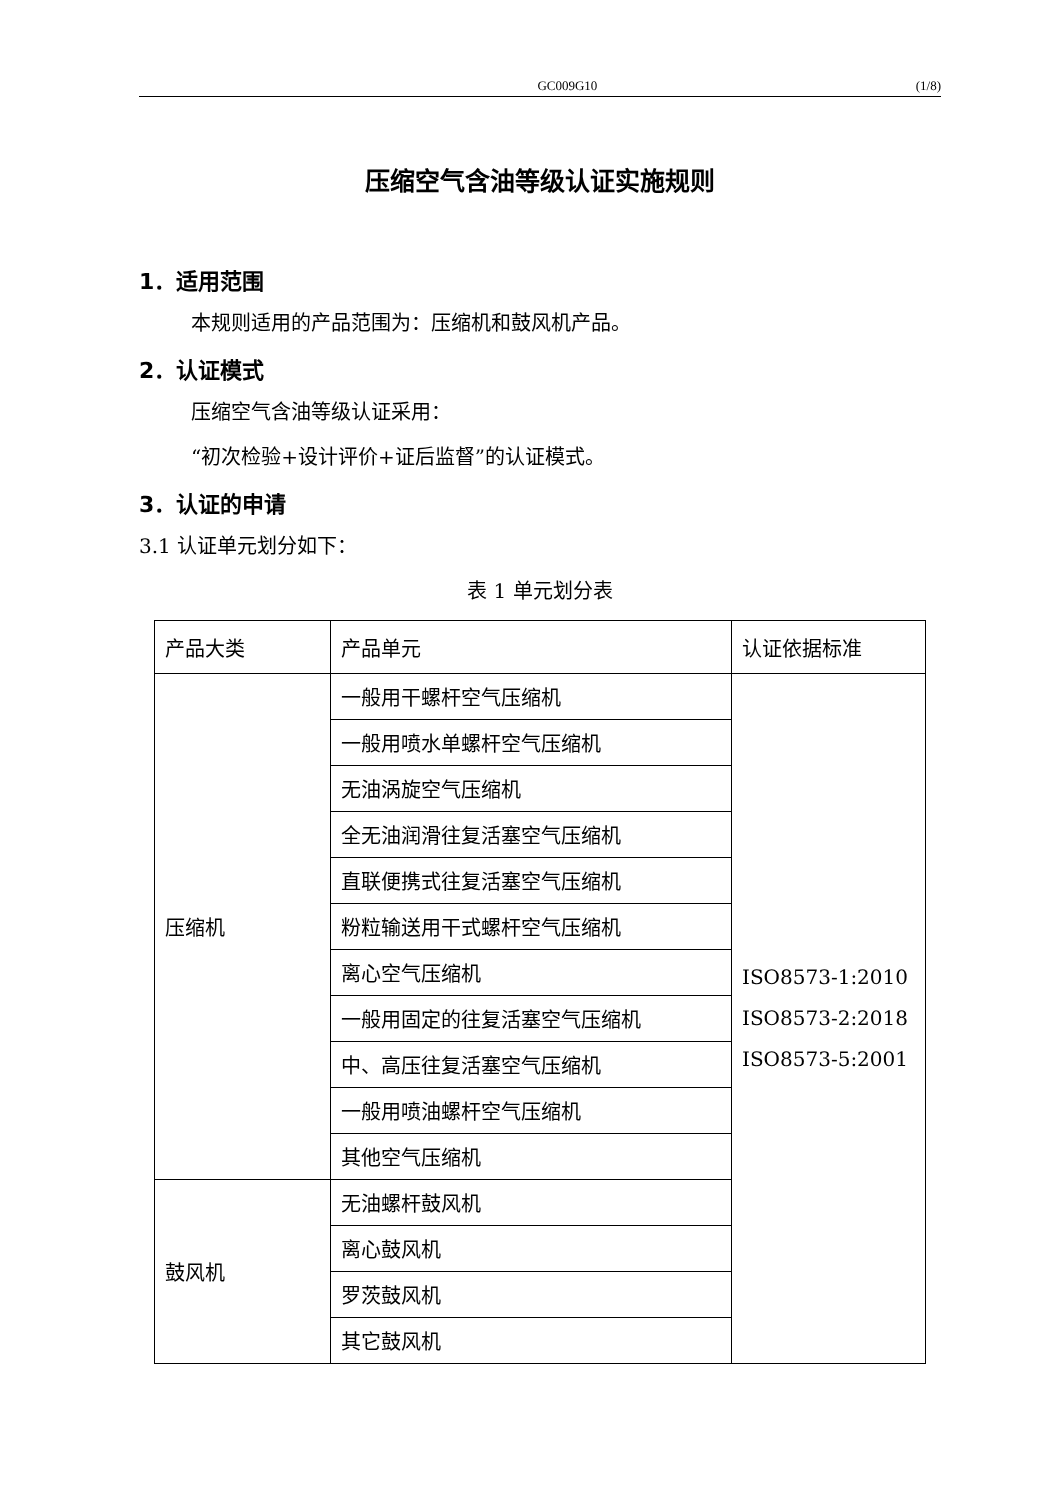GC009G10 (1/8)
压缩空气含油等级认证实施规则
1．适用范围
本规则适用的产品范围为：压缩机和鼓风机产品。
2．认证模式
压缩空气含油等级认证采用：
“初次检验+设计评价+证后监督”的认证模式。
3．认证的申请
3.1 认证单元划分如下：
表 1 单元划分表
| 产品大类 | 产品单元 | 认证依据标准 |
| 压缩机 | 一般用干螺杆空气压缩机 | ISO8573-1:2010 ISO8573-2:2018 ISO8573-5:2001 |
| | 一般用喷水单螺杆空气压缩机 | |
| | 无油涡旋空气压缩机 | |
| | 全无油润滑往复活塞空气压缩机 | |
| | 直联便携式往复活塞空气压缩机 | |
| | 粉粒输送用干式螺杆空气压缩机 | |
| | 离心空气压缩机 | |
| | 一般用固定的往复活塞空气压缩机 | |
| | 中、高压往复活塞空气压缩机 | |
| | 一般用喷油螺杆空气压缩机 | |
| | 其他空气压缩机 | |
| 鼓风机 | 无油螺杆鼓风机 | |
| | 离心鼓风机 | |
| | 罗茨鼓风机 | |
| | 其它鼓风机 | |